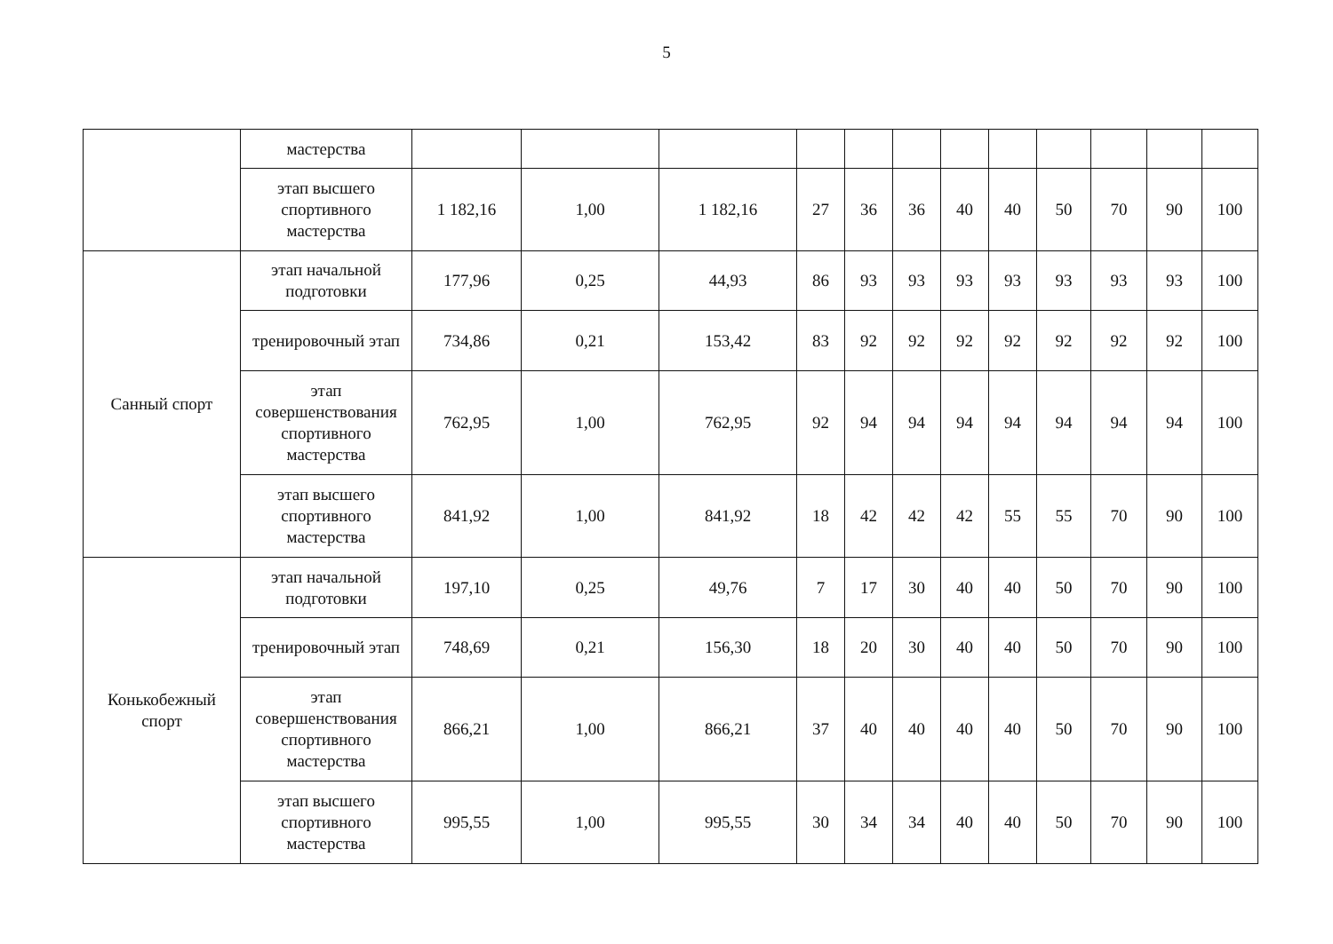5
| | мастерства | | | | | | | | | | | | |
| | этап высшего спортивного мастерства | 1 182,16 | 1,00 | 1 182,16 | 27 | 36 | 36 | 40 | 40 | 50 | 70 | 90 | 100 |
| Санный спорт | этап начальной подготовки | 177,96 | 0,25 | 44,93 | 86 | 93 | 93 | 93 | 93 | 93 | 93 | 93 | 100 |
| | тренировочный этап | 734,86 | 0,21 | 153,42 | 83 | 92 | 92 | 92 | 92 | 92 | 92 | 92 | 100 |
| | этап совершенствования спортивного мастерства | 762,95 | 1,00 | 762,95 | 92 | 94 | 94 | 94 | 94 | 94 | 94 | 94 | 100 |
| | этап высшего спортивного мастерства | 841,92 | 1,00 | 841,92 | 18 | 42 | 42 | 42 | 55 | 55 | 70 | 90 | 100 |
| Конькобежный спорт | этап начальной подготовки | 197,10 | 0,25 | 49,76 | 7 | 17 | 30 | 40 | 40 | 50 | 70 | 90 | 100 |
| | тренировочный этап | 748,69 | 0,21 | 156,30 | 18 | 20 | 30 | 40 | 40 | 50 | 70 | 90 | 100 |
| | этап совершенствования спортивного мастерства | 866,21 | 1,00 | 866,21 | 37 | 40 | 40 | 40 | 40 | 50 | 70 | 90 | 100 |
| | этап высшего спортивного мастерства | 995,55 | 1,00 | 995,55 | 30 | 34 | 34 | 40 | 40 | 50 | 70 | 90 | 100 |